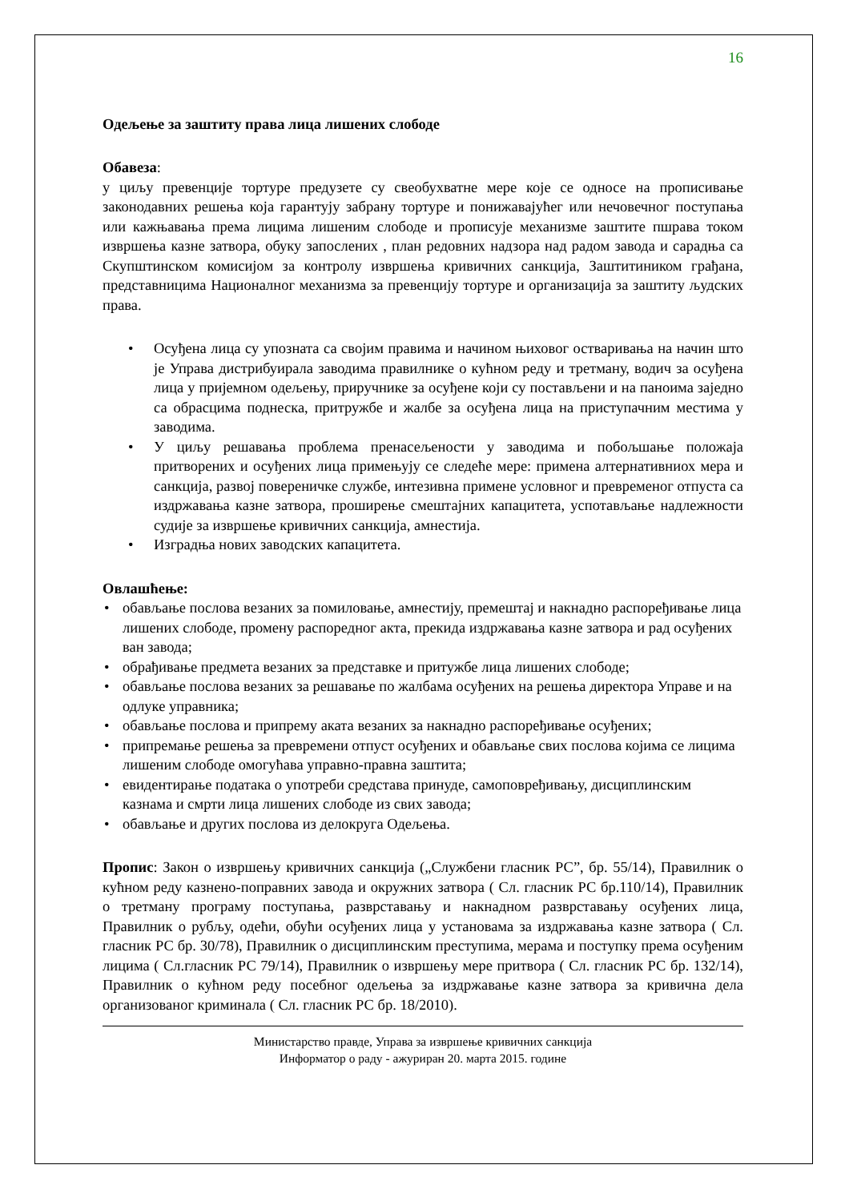16
Одељење за заштиту права лица лишених слободе
Обавеза:
у циљу превенције тортуре предузете су свеобухватне мере које се односе на прописивање законодавних решења која гарантују забрану тортуре и понижавајућег или нечовечног поступања или кажњавања према лицима лишеним слободе и прописује механизме заштите пшрава током извршења казне затвора, обуку запослених , план редовних надзора над радом завода и сарадња са Скупштинском комисијом за контролу извршења кривичних санкција, Заштитиником грађана, представницима Националног механизма за превенцију тортуре и организација за заштиту људских права.
• Осуђена лица су упозната са својим правима и начином њиховог остваривања на начин што је Управа дистрибуирала заводима правилнике о кућном реду и третману, водич за осуђена лица у пријемном одељењу, приручнике за осуђене који су постављени и на паноима заједно са обрасцима поднеска, притружбе и жалбе за осуђена лица на приступачним местима у заводима.
• У циљу решавања проблема пренасељености у заводима и побољшање положаја притворених и осуђених лица примењују се следеће мере: примена алтернативниох мера и санкција, развој повереничке службе, интезивна примене условног и превременог отпуста са издржавања казне затвора, проширење смештајних капацитета, успотављање надлежности судије за извршење кривичних санкција, амнестија.
• Изградња нових заводских капацитета.
Овлашћење:
• обављање послова везаних за помиловање, амнестију, премештај и накнадно распоређивање лица лишених слободе, промену распоредног акта, прекида издржавања казне затвора и рад осуђених ван завода;
• обрађивање предмета везаних за представке и притужбе лица лишених слободе;
• обављање послова везаних за решавање по жалбама осуђених на решења директора Управе и на одлуке управника;
• обављање послова и припрему аката везаних за накнадно распоређивање осуђених;
• припремање решења за превремени отпуст осуђених и обављање свих послова којима се лицима лишеним слободе омогућава управно-правна заштита;
• евидентирање података о употреби средстава принуде, самоповређивању, дисциплинским казнама и смрти лица лишених слободе из свих завода;
• обављање и других послова из делокруга Одељења.
Пропис: Закон о извршењу кривичних санкција („Службени гласник РС”, бр. 55/14), Правилник о кућном реду казнено-поправних завода и окружних затвора ( Сл. гласник РС бр.110/14), Правилник о третману програму поступања, разврставању и накнадном разврставању осуђених лица, Правилник о рубљу, одећи, обући осуђених лица у установама за издржавања казне затвора ( Сл. гласник РС бр. 30/78), Правилник о дисциплинским преступима, мерама и поступку према осуђеним лицима ( Сл.гласник РС 79/14), Правилник о извршењу мере притвора ( Сл. гласник РС бр. 132/14), Правилник о кућном реду посебног одељења за издржавање казне затвора за кривична дела организованог криминала ( Сл. гласник РС бр. 18/2010).
Министарство правде, Управа за извршење кривичних санкција
Информатор о раду - ажуриран 20. марта 2015. године